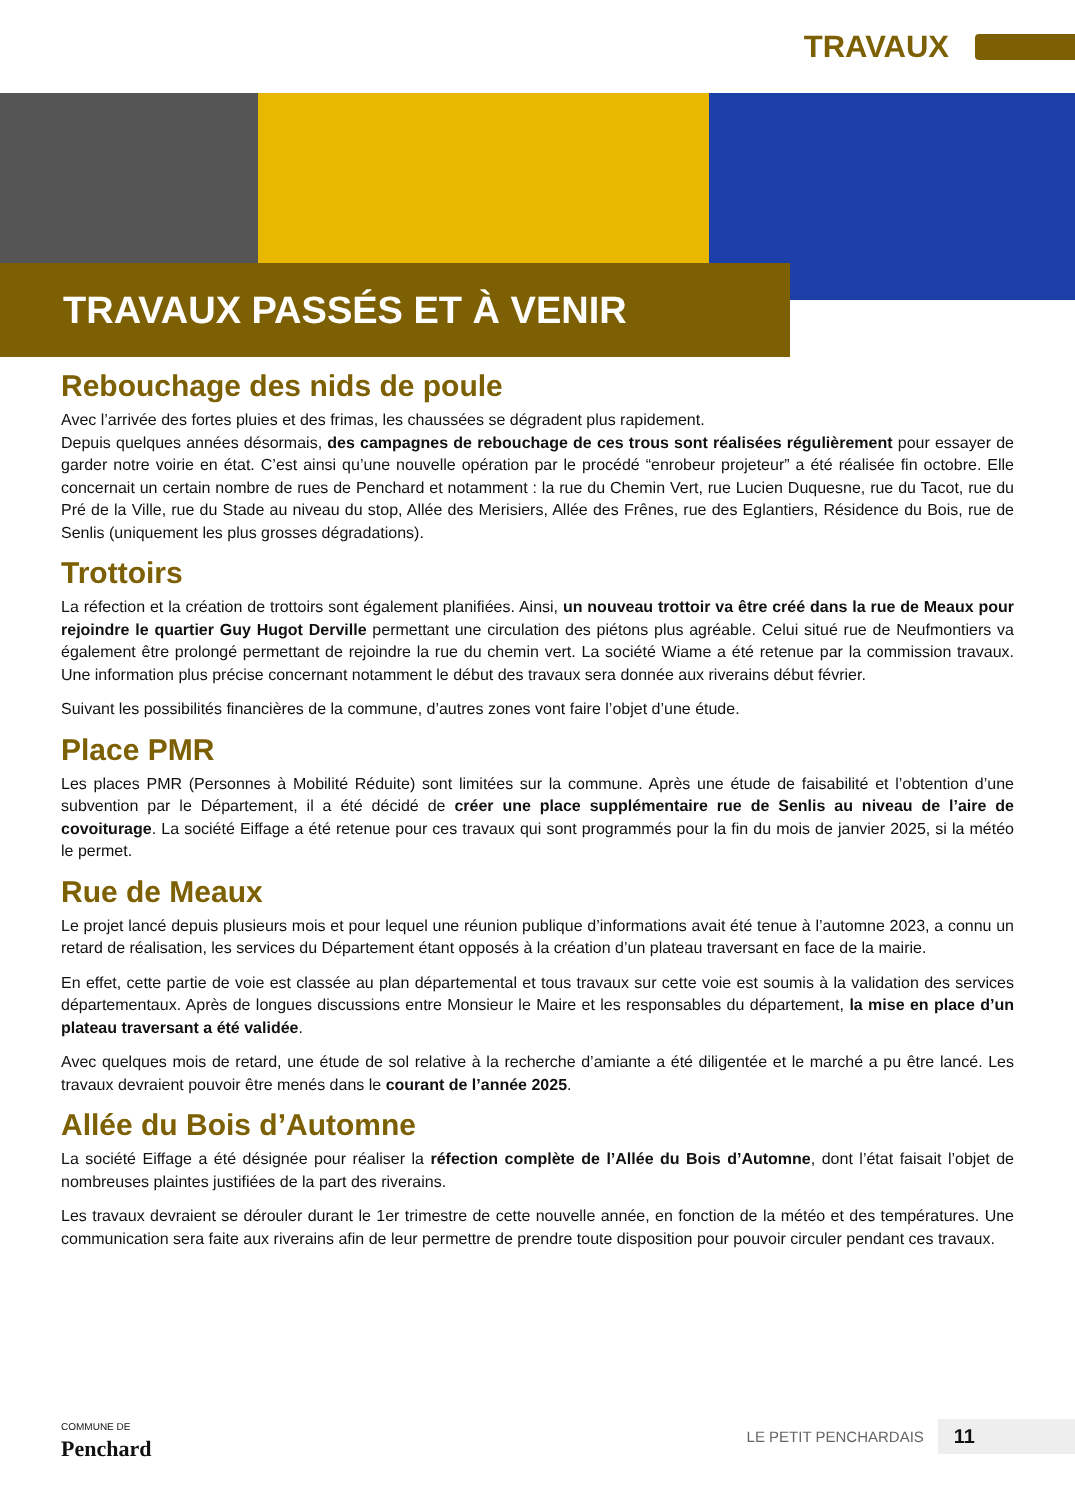TRAVAUX
TRAVAUX PASSÉS ET À VENIR
Rebouchage des nids de poule
Avec l’arrivée des fortes pluies et des frimas, les chaussées se dégradent plus rapidement.
Depuis quelques années désormais, des campagnes de rebouchage de ces trous sont réalisées régulièrement pour essayer de garder notre voirie en état. C’est ainsi qu’une nouvelle opération par le procédé “enrobeur projeteur” a été réalisée fin octobre. Elle concernait un certain nombre de rues de Penchard et notamment : la rue du Chemin Vert, rue Lucien Duquesne, rue du Tacot, rue du Pré de la Ville, rue du Stade au niveau du stop, Allée des Merisiers, Allée des Frênes, rue des Eglantiers, Résidence du Bois, rue de Senlis (uniquement les plus grosses dégradations).
Trottoirs
La réfection et la création de trottoirs sont également planifiées. Ainsi, un nouveau trottoir va être créé dans la rue de Meaux pour rejoindre le quartier Guy Hugot Derville permettant une circulation des piétons plus agréable. Celui situé rue de Neufmontiers va également être prolongé permettant de rejoindre la rue du chemin vert. La société Wiame a été retenue par la commission travaux. Une information plus précise concernant notamment le début des travaux sera donnée aux riverains début février.
Suivant les possibilités financières de la commune, d’autres zones vont faire l’objet d’une étude.
Place PMR
Les places PMR (Personnes à Mobilité Réduite) sont limitées sur la commune. Après une étude de faisabilité et l’obtention d’une subvention par le Département, il a été décidé de créer une place supplémentaire rue de Senlis au niveau de l’aire de covoiturage. La société Eiffage a été retenue pour ces travaux qui sont programmés pour la fin du mois de janvier 2025, si la météo le permet.
Rue de Meaux
Le projet lancé depuis plusieurs mois et pour lequel une réunion publique d’informations avait été tenue à l’automne 2023, a connu un retard de réalisation, les services du Département étant opposés à la création d’un plateau traversant en face de la mairie.
En effet, cette partie de voie est classée au plan départemental et tous travaux sur cette voie est soumis à la validation des services départementaux. Après de longues discussions entre Monsieur le Maire et les responsables du département, la mise en place d’un plateau traversant a été validée.
Avec quelques mois de retard, une étude de sol relative à la recherche d’amiante a été diligentée et le marché a pu être lancé. Les travaux devraient pouvoir être menés dans le courant de l’année 2025.
Allée du Bois d’Automne
La société Eiffage a été désignée pour réaliser la réfection complète de l’Allée du Bois d’Automne, dont l’état faisait l’objet de nombreuses plaintes justifiées de la part des riverains.
Les travaux devraient se dérouler durant le 1er trimestre de cette nouvelle année, en fonction de la météo et des températures. Une communication sera faite aux riverains afin de leur permettre de prendre toute disposition pour pouvoir circuler pendant ces travaux.
COMMUNE DE
Penchard
LE PETIT PENCHARDAIS 11